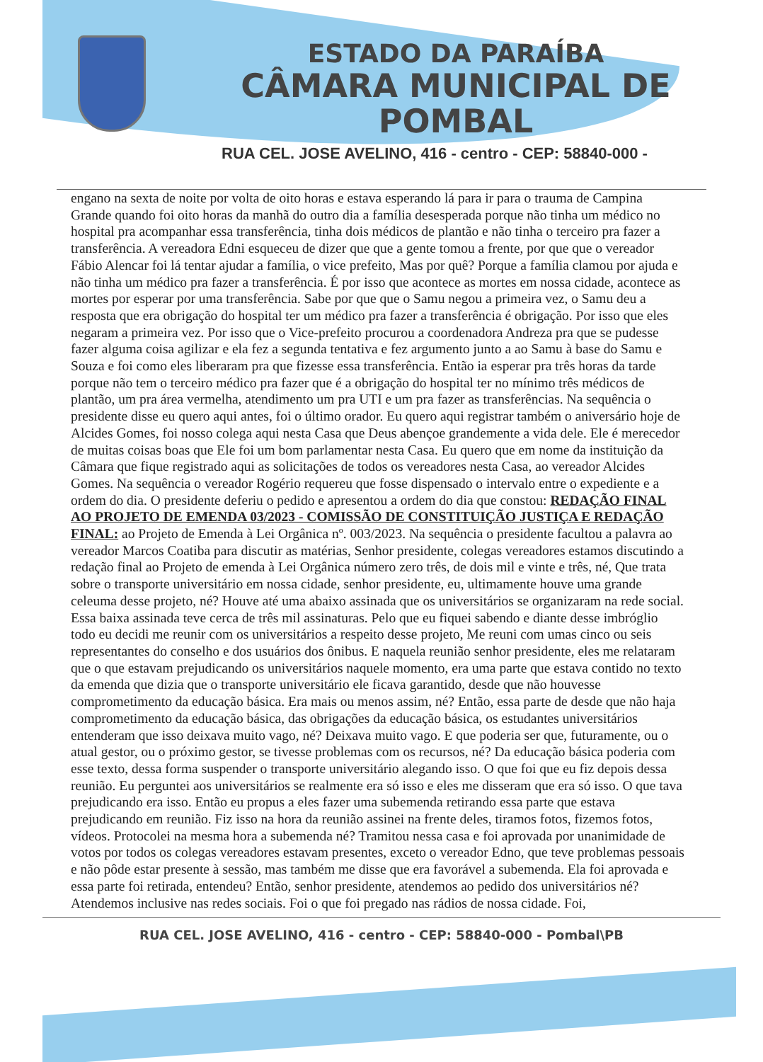ESTADO DA PARAÍBA
CÂMARA MUNICIPAL DE
POMBAL
RUA CEL. JOSE AVELINO, 416 - centro - CEP: 58840-000 -
engano na sexta de noite por volta de oito horas e estava esperando lá para ir para o trauma de Campina Grande quando foi oito horas da manhã do outro dia a família desesperada porque não tinha um médico no hospital pra acompanhar essa transferência, tinha dois médicos de plantão e não tinha o terceiro pra fazer a transferência. A vereadora Edni esqueceu de dizer que que a gente tomou a frente, por que que o vereador Fábio Alencar foi lá tentar ajudar a família, o vice prefeito, Mas por quê? Porque a família clamou por ajuda e não tinha um médico pra fazer a transferência. É por isso que acontece as mortes em nossa cidade, acontece as mortes por esperar por uma transferência. Sabe por que que o Samu negou a primeira vez, o Samu deu a resposta que era obrigação do hospital ter um médico pra fazer a transferência é obrigação. Por isso que eles negaram a primeira vez. Por isso que o Vice-prefeito procurou a coordenadora Andreza pra que se pudesse fazer alguma coisa agilizar e ela fez a segunda tentativa e fez argumento junto a ao Samu à base do Samu e Souza e foi como eles liberaram pra que fizesse essa transferência. Então ia esperar pra três horas da tarde porque não tem o terceiro médico pra fazer que é a obrigação do hospital ter no mínimo três médicos de plantão, um pra área vermelha, atendimento um pra UTI e um pra fazer as transferências. Na sequência o presidente disse eu quero aqui antes, foi o último orador. Eu quero aqui registrar também o aniversário hoje de Alcides Gomes, foi nosso colega aqui nesta Casa que Deus abençoe grandemente a vida dele. Ele é merecedor de muitas coisas boas que Ele foi um bom parlamentar nesta Casa. Eu quero que em nome da instituição da Câmara que fique registrado aqui as solicitações de todos os vereadores nesta Casa, ao vereador Alcides Gomes. Na sequência o vereador Rogério requereu que fosse dispensado o intervalo entre o expediente e a ordem do dia. O presidente deferiu o pedido e apresentou a ordem do dia que constou: REDAÇÃO FINAL AO PROJETO DE EMENDA 03/2023 - COMISSÃO DE CONSTITUIÇÃO JUSTIÇA E REDAÇÃO FINAL: ao Projeto de Emenda à Lei Orgânica nº. 003/2023. Na sequência o presidente facultou a palavra ao vereador Marcos Coatiba para discutir as matérias, Senhor presidente, colegas vereadores estamos discutindo a redação final ao Projeto de emenda à Lei Orgânica número zero três, de dois mil e vinte e três, né, Que trata sobre o transporte universitário em nossa cidade, senhor presidente, eu, ultimamente houve uma grande celeuma desse projeto, né? Houve até uma abaixo assinada que os universitários se organizaram na rede social. Essa baixa assinada teve cerca de três mil assinaturas. Pelo que eu fiquei sabendo e diante desse imbróglio todo eu decidi me reunir com os universitários a respeito desse projeto, Me reuni com umas cinco ou seis representantes do conselho e dos usuários dos ônibus. E naquela reunião senhor presidente, eles me relataram que o que estavam prejudicando os universitários naquele momento, era uma parte que estava contido no texto da emenda que dizia que o transporte universitário ele ficava garantido, desde que não houvesse comprometimento da educação básica. Era mais ou menos assim, né? Então, essa parte de desde que não haja comprometimento da educação básica, das obrigações da educação básica, os estudantes universitários entenderam que isso deixava muito vago, né? Deixava muito vago. E que poderia ser que, futuramente, ou o atual gestor, ou o próximo gestor, se tivesse problemas com os recursos, né? Da educação básica poderia com esse texto, dessa forma suspender o transporte universitário alegando isso. O que foi que eu fiz depois dessa reunião. Eu perguntei aos universitários se realmente era só isso e eles me disseram que era só isso. O que tava prejudicando era isso. Então eu propus a eles fazer uma subemenda retirando essa parte que estava prejudicando em reunião. Fiz isso na hora da reunião assinei na frente deles, tiramos fotos, fizemos fotos, vídeos. Protocolei na mesma hora a subemenda né? Tramitou nessa casa e foi aprovada por unanimidade de votos por todos os colegas vereadores estavam presentes, exceto o vereador Edno, que teve problemas pessoais e não pôde estar presente à sessão, mas também me disse que era favorável a subemenda. Ela foi aprovada e essa parte foi retirada, entendeu? Então, senhor presidente, atendemos ao pedido dos universitários né? Atendemos inclusive nas redes sociais. Foi o que foi pregado nas rádios de nossa cidade. Foi,
RUA CEL. JOSE AVELINO, 416 - centro - CEP: 58840-000 - Pombal\PB